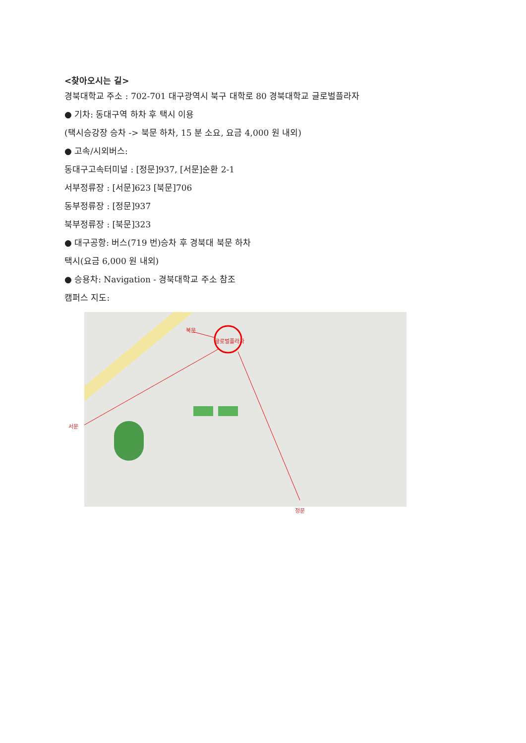<찾아오시는 길>
경북대학교 주소 : 702-701 대구광역시 북구 대학로 80 경북대학교 글로벌플라자
● 기차: 동대구역 하차 후 택시 이용
(택시승강장 승차 -> 북문 하차, 15 분 소요, 요금 4,000 원 내외)
● 고속/시외버스:
동대구고속터미널 : [정문]937, [서문]순환 2-1
서부정류장 : [서문]623 [북문]706
동부정류장 : [정문]937
북부정류장 : [북문]323
● 대구공항: 버스(719 번)승차 후 경북대 북문 하차
택시(요금 6,000 원 내외)
● 승용차: Navigation - 경북대학교 주소 참조
캠퍼스 지도:
북문
글로벌플라자
서문
정문